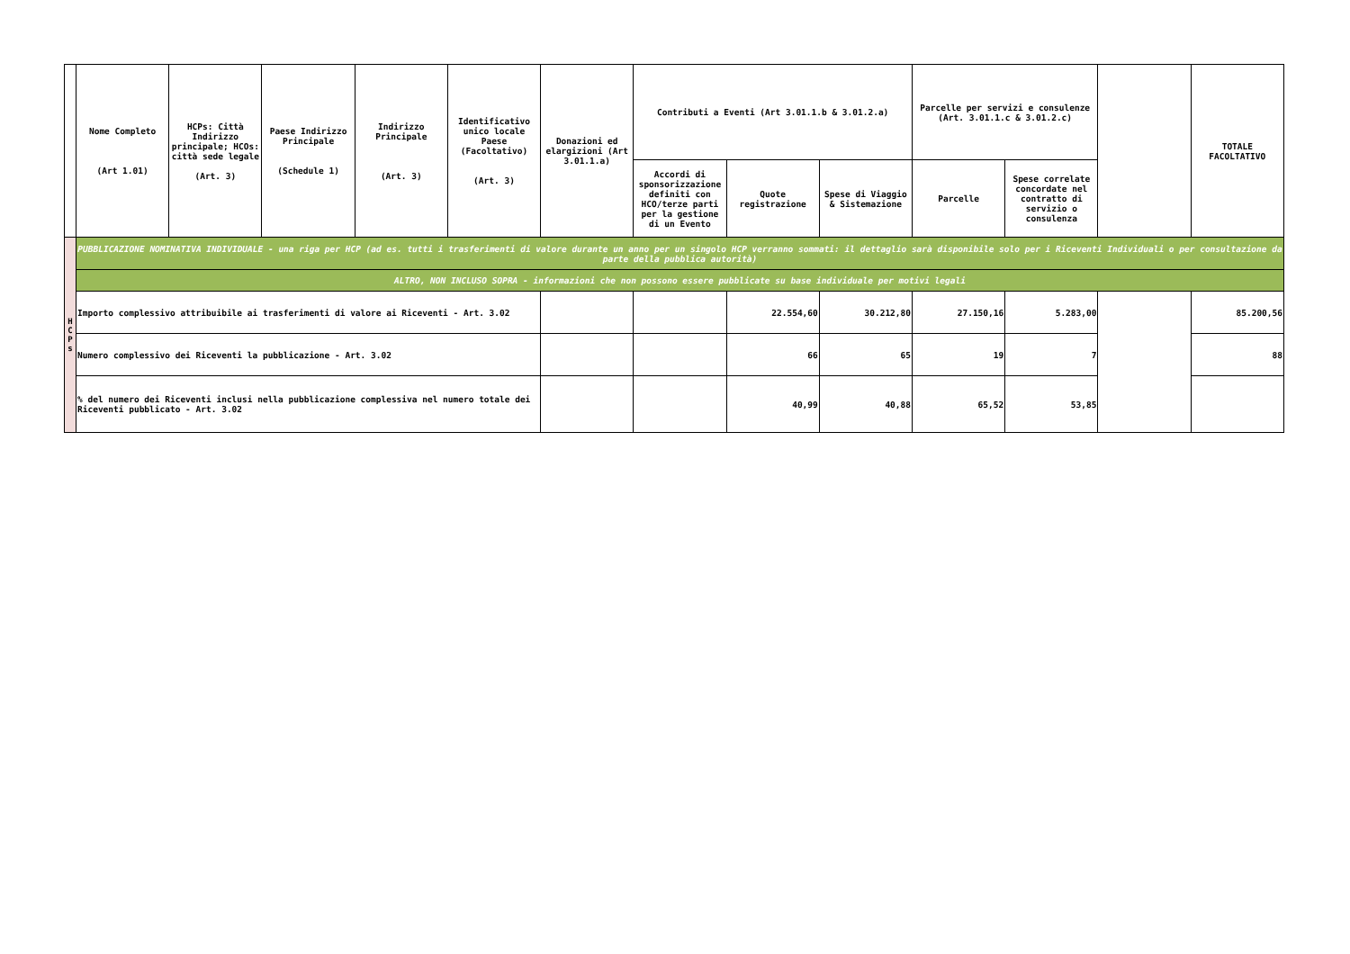| | Nome Completo (Art 1.01) | HCPs: Città Indirizzo principale; HCOs: città sede legale (Art. 3) | Paese Indirizzo Principale (Schedule 1) | Indirizzo Principale (Art. 3) | Identificativo unico locale Paese (Facoltativo) (Art. 3) | Donazioni ed elargizioni (Art 3.01.1.a) | Contributi a Eventi (Art 3.01.1.b & 3.01.2.a) | | | Parcelle per servizi e consulenze (Art. 3.01.1.c & 3.01.2.c) | | | TOTALE FACOLTATIVO |
| --- | --- | --- | --- | --- | --- | --- | --- | --- | --- | --- | --- | --- | --- |
| | | | | | | | Accordi di sponsorizzazione definiti con HCO/terze parti per la gestione di un Evento | Quote registrazione | Spese di Viaggio & Sistemazione | Parcelle | Spese correlate concordate nel contratto di servizio o consulenza | | |
| H C P s | PUBBLICAZIONE NOMINATIVA INDIVIDUALE - una riga per HCP (ad es. tutti i trasferimenti di valore durante un anno per un singolo HCP verranno sommati: il dettaglio sarà disponibile solo per i Riceventi Individuali o per consultazione da parte della pubblica autorità) | | | | | | | | | | | | |
| | ALTRO, NON INCLUSO SOPRA - informazioni che non possono essere pubblicate su base individuale per motivi legali | | | | | | | | | | | | |
| | Importo complessivo attribuibile ai trasferimenti di valore ai Riceventi - Art. 3.02 | | | | | | | 22.554,60 | 30.212,80 | 27.150,16 | 5.283,00 | | 85.200,56 |
| | Numero complessivo dei Riceventi la pubblicazione - Art. 3.02 | | | | | | | 66 | 65 | 19 | 7 | | 88 |
| | % del numero dei Riceventi inclusi nella pubblicazione complessiva nel numero totale dei Riceventi pubblicato - Art. 3.02 | | | | | | | 40,99 | 40,88 | 65,52 | 53,85 | | |